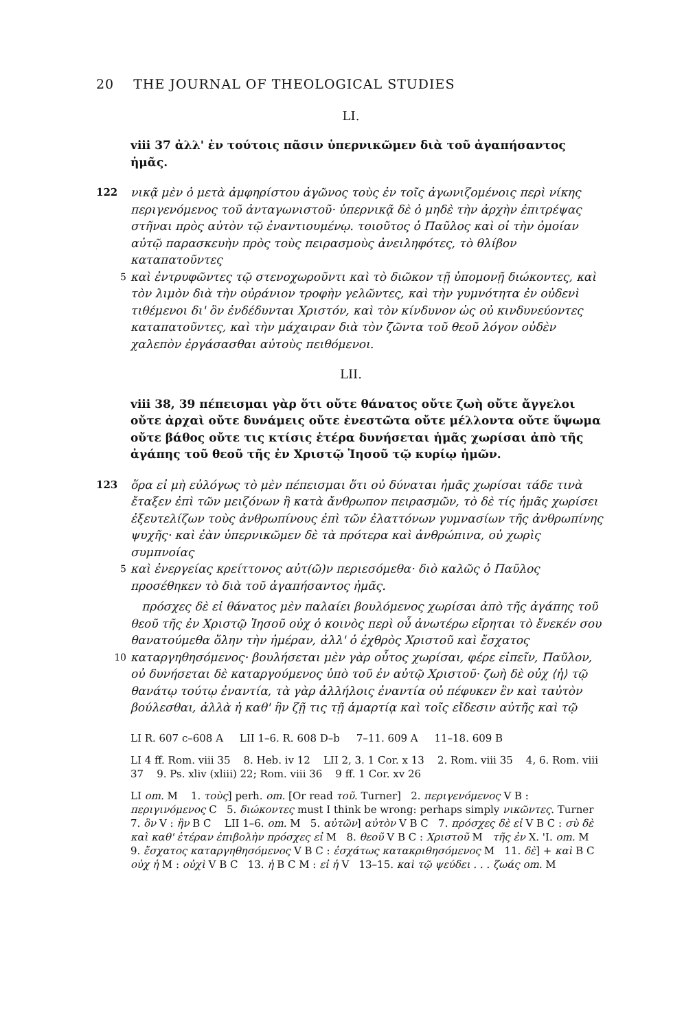20 THE JOURNAL OF THEOLOGICAL STUDIES
LI.
viii 37 ἀλλ' ἐν τούτοις πᾶσιν ὑπερνικῶμεν διὰ τοῦ ἀγαπήσαντος ἡμᾶς.
122 νικᾷ μὲν ὁ μετὰ ἀμφηρίστου ἀγῶνος τοὺς ἐν τοῖς ἀγωνιζομένοις περὶ νίκης περιγενόμενος τοῦ ἀνταγωνιστοῦ· ὑπερνικᾷ δὲ ὁ μηδὲ τὴν ἀρχὴν ἐπιτρέψας στῆναι πρὸς αὐτὸν τῷ ἐναντιουμένῳ. τοιοῦτος ὁ Παῦλος καὶ οἱ τὴν ὁμοίαν αὐτῷ παρασκευὴν πρὸς τοὺς πειρασμοὺς ἀνειληφότες, τὸ θλίβον καταπατοῦντες
5
καὶ ἐντρυφῶντες τῷ στενοχωροῦντι καὶ τὸ διῶκον τῇ ὑπομονῇ διώκοντες, καὶ τὸν λιμὸν διὰ τὴν οὐράνιον τροφὴν γελῶντες, καὶ τὴν γυμνότητα ἐν οὐδενὶ τιθέμενοι δι' ὃν ἐνδέδυνται Χριστόν, καὶ τὸν κίνδυνον ὡς οὐ κινδυνεύοντες καταπατοῦντες, καὶ τὴν μάχαιραν διὰ τὸν ζῶντα τοῦ θεοῦ λόγον οὐδὲν χαλεπὸν ἐργάσασθαι αὐτοὺς πειθόμενοι.
LII.
viii 38, 39 πέπεισμαι γὰρ ὅτι οὔτε θάνατος οὔτε ζωὴ οὔτε ἄγγελοι οὔτε ἀρχαὶ οὔτε δυνάμεις οὔτε ἐνεστῶτα οὔτε μέλλοντα οὔτε ὕψωμα οὔτε βάθος οὔτε τις κτίσις ἑτέρα δυνήσεται ἡμᾶς χωρίσαι ἀπὸ τῆς ἀγάπης τοῦ θεοῦ τῆς ἐν Χριστῷ Ἰησοῦ τῷ κυρίῳ ἡμῶν.
123 ὅρα εἰ μὴ εὐλόγως τὸ μὲν πέπεισμαι ὅτι οὐ δύναται ἡμᾶς χωρίσαι τάδε τινὰ ἔταξεν ἐπὶ τῶν μειζόνων ἢ κατὰ ἄνθρωπον πειρασμῶν, τὸ δὲ τίς ἡμᾶς χωρίσει ἐξευτελίζων τοὺς ἀνθρωπίνους ἐπὶ τῶν ἐλαττόνων γυμνασίων τῆς ἀνθρωπίνης ψυχῆς· καὶ ἐὰν ὑπερνικῶμεν δὲ τὰ πρότερα καὶ ἀνθρώπινα, οὐ χωρὶς συμπνοίας
5
καὶ ἐνεργείας κρείττονος αὐτ(ῶ)ν περιεσόμεθα· διὸ καλῶς ὁ Παῦλος προσέθηκεν τὸ διὰ τοῦ ἀγαπήσαντος ἡμᾶς.
πρόσχες δὲ εἰ θάνατος μὲν παλαίει βουλόμενος χωρίσαι ἀπὸ τῆς ἀγάπης τοῦ θεοῦ τῆς ἐν Χριστῷ Ἰησοῦ οὐχ ὁ κοινὸς περὶ οὗ ἀνωτέρω εἴρηται τὸ ἕνεκέν σου θανατούμεθα ὅλην τὴν ἡμέραν, ἀλλ' ὁ ἐχθρὸς Χριστοῦ καὶ ἔσχατος
10
καταργηθησόμενος· βουλήσεται μὲν γὰρ οὗτος χωρίσαι, φέρε εἰπεῖν, Παῦλον, οὐ δυνήσεται δὲ καταργούμενος ὑπὸ τοῦ ἐν αὐτῷ Χριστοῦ· ζωὴ δὲ οὐχ ⟨ἡ⟩ τῷ θανάτῳ τούτῳ ἐναντία, τὰ γὰρ ἀλλήλοις ἐναντία οὐ πέφυκεν ἓν καὶ ταὐτὸν βούλεσθαι, ἀλλὰ ἡ καθ' ἣν ζῇ τις τῇ ἁμαρτίᾳ καὶ τοῖς εἴδεσιν αὐτῆς καὶ τῷ
LI R. 607 c–608 A LII 1–6. R. 608 D–b 7–11. 609 A 11–18. 609 B
LI 4 ff. Rom. viii 35 8. Heb. iv 12 LII 2, 3. 1 Cor. x 13 2. Rom. viii 35 4, 6. Rom. viii 37 9. Ps. xliv (xliii) 22; Rom. viii 36 9 ff. 1 Cor. xv 26
LI om. M 1. τοὺς] perh. om. [Or read τοῦ. Turner] 2. περιγενόμενος V B : περιγινόμενος C 5. διώκοντες must I think be wrong: perhaps simply νικῶντες. Turner 7. ὃν V : ἣν B C LII 1–6. om. M 5. αὐτῶν] αὐτὸν V B C 7. πρόσχες δὲ εἰ V B C : σὺ δὲ καὶ καθ' ἑτέραν ἐπιβολὴν πρόσχες εἰ M 8. θεοῦ V B C : Χριστοῦ M τῆς ἐν X. 'I. om. M 9. ἔσχατος καταργηθησόμενος V B C : ἐσχάτως κατακριθησόμενος M 11. δὲ] + καὶ B C οὐχ ἡ M : οὐχὶ V B C 13. ἡ B C M : εἰ ἡ V 13–15. καὶ τῷ ψεύδει . . . ζωάς om. M